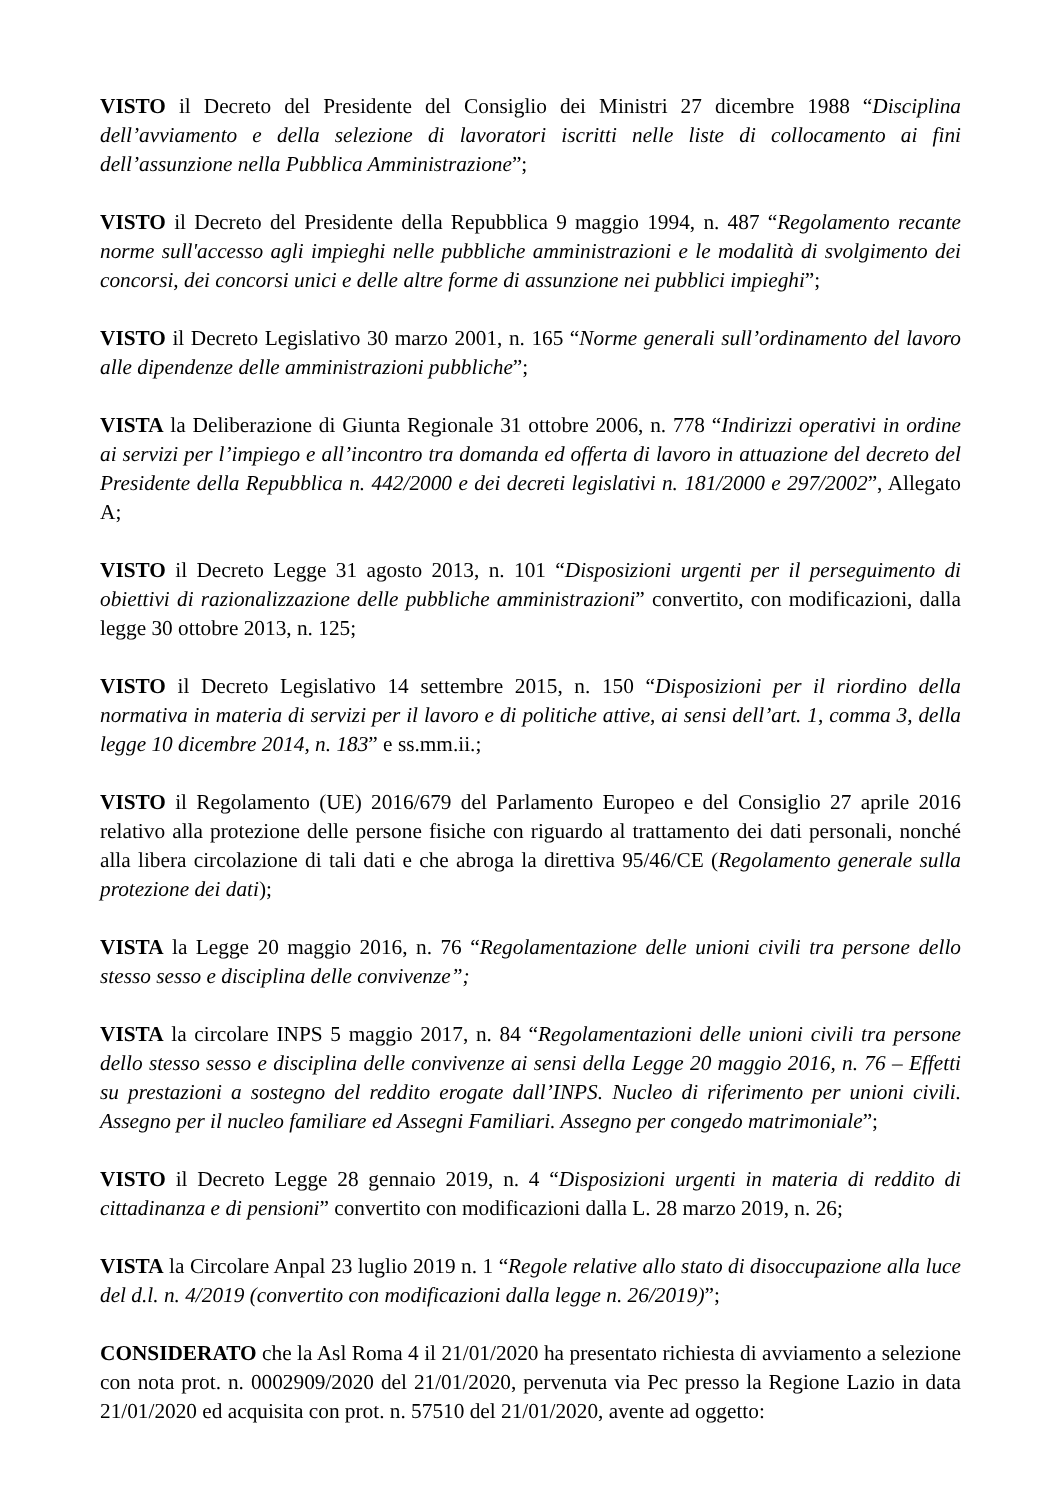VISTO il Decreto del Presidente del Consiglio dei Ministri 27 dicembre 1988 “Disciplina dell’avviamento e della selezione di lavoratori iscritti nelle liste di collocamento ai fini dell’assunzione nella Pubblica Amministrazione”;
VISTO il Decreto del Presidente della Repubblica 9 maggio 1994, n. 487 “Regolamento recante norme sull'accesso agli impieghi nelle pubbliche amministrazioni e le modalità di svolgimento dei concorsi, dei concorsi unici e delle altre forme di assunzione nei pubblici impieghi”;
VISTO il Decreto Legislativo 30 marzo 2001, n. 165 “Norme generali sull’ordinamento del lavoro alle dipendenze delle amministrazioni pubbliche”;
VISTA la Deliberazione di Giunta Regionale 31 ottobre 2006, n. 778 “Indirizzi operativi in ordine ai servizi per l’impiego e all’incontro tra domanda ed offerta di lavoro in attuazione del decreto del Presidente della Repubblica n. 442/2000 e dei decreti legislativi n. 181/2000 e 297/2002”, Allegato A;
VISTO il Decreto Legge 31 agosto 2013, n. 101 “Disposizioni urgenti per il perseguimento di obiettivi di razionalizzazione delle pubbliche amministrazioni” convertito, con modificazioni, dalla legge 30 ottobre 2013, n. 125;
VISTO il Decreto Legislativo 14 settembre 2015, n. 150 “Disposizioni per il riordino della normativa in materia di servizi per il lavoro e di politiche attive, ai sensi dell’art. 1, comma 3, della legge 10 dicembre 2014, n. 183” e ss.mm.ii.;
VISTO il Regolamento (UE) 2016/679 del Parlamento Europeo e del Consiglio 27 aprile 2016 relativo alla protezione delle persone fisiche con riguardo al trattamento dei dati personali, nonché alla libera circolazione di tali dati e che abroga la direttiva 95/46/CE (Regolamento generale sulla protezione dei dati);
VISTA la Legge 20 maggio 2016, n. 76 “Regolamentazione delle unioni civili tra persone dello stesso sesso e disciplina delle convivenze”;
VISTA la circolare INPS 5 maggio 2017, n. 84 “Regolamentazioni delle unioni civili tra persone dello stesso sesso e disciplina delle convivenze ai sensi della Legge 20 maggio 2016, n. 76 – Effetti su prestazioni a sostegno del reddito erogate dall’INPS. Nucleo di riferimento per unioni civili. Assegno per il nucleo familiare ed Assegni Familiari. Assegno per congedo matrimoniale”;
VISTO il Decreto Legge 28 gennaio 2019, n. 4 “Disposizioni urgenti in materia di reddito di cittadinanza e di pensioni” convertito con modificazioni dalla L. 28 marzo 2019, n. 26;
VISTA la Circolare Anpal 23 luglio 2019 n. 1 “Regole relative allo stato di disoccupazione alla luce del d.l. n. 4/2019 (convertito con modificazioni dalla legge n. 26/2019)”;
CONSIDERATO che la Asl Roma 4 il 21/01/2020 ha presentato richiesta di avviamento a selezione con nota prot. n. 0002909/2020 del 21/01/2020, pervenuta via Pec presso la Regione Lazio in data 21/01/2020 ed acquisita con prot. n. 57510 del 21/01/2020, avente ad oggetto: